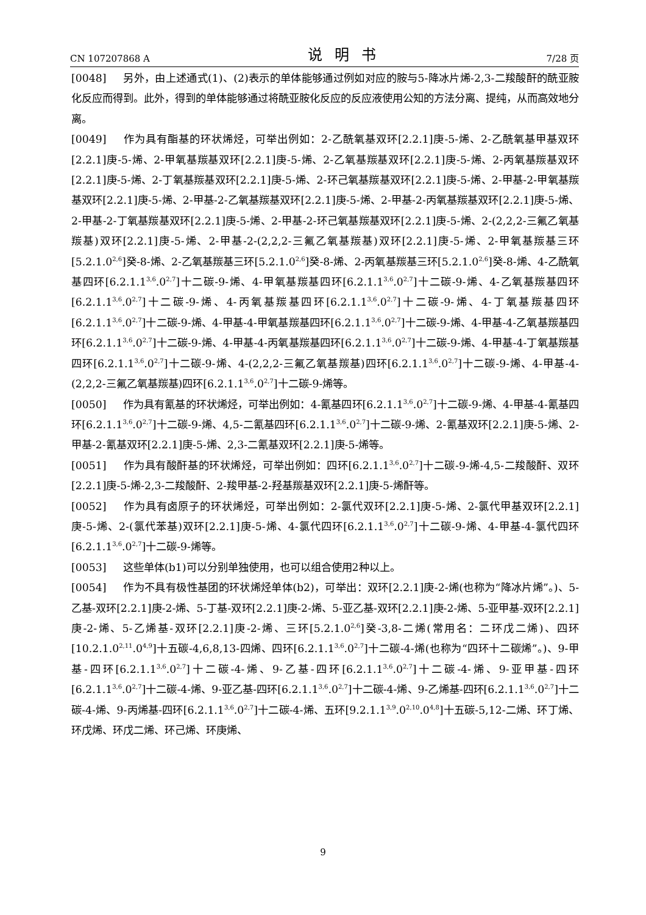CN 107207868 A 说明书 7/28 页
[0048] 另外，由上述通式(1)、(2)表示的单体能够通过例如对应的胺与5-降冰片烯-2,3-二羧酸酐的酰亚胺化反应而得到。此外，得到的单体能够通过将酰亚胺化反应的反应液使用公知的方法分离、提纯，从而高效地分离。
[0049] 作为具有酯基的环状烯烃，可举出例如：2-乙酰氧基双环[2.2.1]庚-5-烯、2-乙酰氧基甲基双环[2.2.1]庚-5-烯、2-甲氧基羰基双环[2.2.1]庚-5-烯、2-乙氧基羰基双环[2.2.1]庚-5-烯、2-丙氧基羰基双环[2.2.1]庚-5-烯、2-丁氧基羰基双环[2.2.1]庚-5-烯、2-环己氧基羰基双环[2.2.1]庚-5-烯、2-甲基-2-甲氧基羰基双环[2.2.1]庚-5-烯、2-甲基-2-乙氧基羰基双环[2.2.1]庚-5-烯、2-甲基-2-丙氧基羰基双环[2.2.1]庚-5-烯、2-甲基-2-丁氧基羰基双环[2.2.1]庚-5-烯、2-甲基-2-环己氧基羰基双环[2.2.1]庚-5-烯、2-(2,2,2-三氟乙氧基羰基)双环[2.2.1]庚-5-烯、2-甲基-2-(2,2,2-三氟乙氧基羰基)双环[2.2.1]庚-5-烯、2-甲氧基羰基三环[5.2.1.0<sup>2,6</sup>]癸-8-烯、2-乙氧基羰基三环[5.2.1.0<sup>2,6</sup>]癸-8-烯、2-丙氧基羰基三环[5.2.1.0<sup>2,6</sup>]癸-8-烯、4-乙酰氧基四环[6.2.1.1<sup>3,6</sup>.0<sup>2,7</sup>]十二碳-9-烯、4-甲氧基羰基四环[6.2.1.1<sup>3,6</sup>.0<sup>2,7</sup>]十二碳-9-烯、4-乙氧基羰基四环[6.2.1.1<sup>3,6</sup>.0<sup>2,7</sup>]十二碳-9-烯、4-丙氧基羰基四环[6.2.1.1<sup>3,6</sup>.0<sup>2,7</sup>]十二碳-9-烯、4-丁氧基羰基四环[6.2.1.1<sup>3,6</sup>.0<sup>2,7</sup>]十二碳-9-烯、4-甲基-4-甲氧基羰基四环[6.2.1.1<sup>3,6</sup>.0<sup>2,7</sup>]十二碳-9-烯、4-甲基-4-乙氧基羰基四环[6.2.1.1<sup>3,6</sup>.0<sup>2,7</sup>]十二碳-9-烯、4-甲基-4-丙氧基羰基四环[6.2.1.1<sup>3,6</sup>.0<sup>2,7</sup>]十二碳-9-烯、4-甲基-4-丁氧基羰基四环[6.2.1.1<sup>3,6</sup>.0<sup>2,7</sup>]十二碳-9-烯、4-(2,2,2-三氟乙氧基羰基)四环[6.2.1.1<sup>3,6</sup>.0<sup>2,7</sup>]十二碳-9-烯、4-甲基-4-(2,2,2-三氟乙氧基羰基)四环[6.2.1.1<sup>3,6</sup>.0<sup>2,7</sup>]十二碳-9-烯等。
[0050] 作为具有氰基的环状烯烃，可举出例如：4-氰基四环[6.2.1.1<sup>3,6</sup>.0<sup>2,7</sup>]十二碳-9-烯、4-甲基-4-氰基四环[6.2.1.1<sup>3,6</sup>.0<sup>2,7</sup>]十二碳-9-烯、4,5-二氰基四环[6.2.1.1<sup>3,6</sup>.0<sup>2,7</sup>]十二碳-9-烯、2-氰基双环[2.2.1]庚-5-烯、2-甲基-2-氰基双环[2.2.1]庚-5-烯、2,3-二氰基双环[2.2.1]庚-5-烯等。
[0051] 作为具有酸酐基的环状烯烃，可举出例如：四环[6.2.1.1<sup>3,6</sup>.0<sup>2,7</sup>]十二碳-9-烯-4,5-二羧酸酐、双环[2.2.1]庚-5-烯-2,3-二羧酸酐、2-羧甲基-2-羟基羰基双环[2.2.1]庚-5-烯酐等。
[0052] 作为具有卤原子的环状烯烃，可举出例如：2-氯代双环[2.2.1]庚-5-烯、2-氯代甲基双环[2.2.1]庚-5-烯、2-(氯代苯基)双环[2.2.1]庚-5-烯、4-氯代四环[6.2.1.1<sup>3,6</sup>.0<sup>2,7</sup>]十二碳-9-烯、4-甲基-4-氯代四环[6.2.1.1<sup>3,6</sup>.0<sup>2,7</sup>]十二碳-9-烯等。
[0053] 这些单体(b1)可以分别单独使用，也可以组合使用2种以上。
[0054] 作为不具有极性基团的环状烯烃单体(b2)，可举出：双环[2.2.1]庚-2-烯(也称为“降冰片烯”。)、5-乙基-双环[2.2.1]庚-2-烯、5-丁基-双环[2.2.1]庚-2-烯、5-亚乙基-双环[2.2.1]庚-2-烯、5-亚甲基-双环[2.2.1]庚-2-烯、5-乙烯基-双环[2.2.1]庚-2-烯、三环[5.2.1.0<sup>2,6</sup>]癸-3,8-二烯(常用名：二环戊二烯)、四环[10.2.1.0<sup>2,11</sup>.0<sup>4,9</sup>]十五碳-4,6,8,13-四烯、四环[6.2.1.1<sup>3,6</sup>.0<sup>2,7</sup>]十二碳-4-烯(也称为“四环十二碳烯”。)、9-甲基-四环[6.2.1.1<sup>3,6</sup>.0<sup>2,7</sup>]十二碳-4-烯、9-乙基-四环[6.2.1.1<sup>3,6</sup>.0<sup>2,7</sup>]十二碳-4-烯、9-亚甲基-四环[6.2.1.1<sup>3,6</sup>.0<sup>2,7</sup>]十二碳-4-烯、9-亚乙基-四环[6.2.1.1<sup>3,6</sup>.0<sup>2,7</sup>]十二碳-4-烯、9-乙烯基-四环[6.2.1.1<sup>3,6</sup>.0<sup>2,7</sup>]十二碳-4-烯、9-丙烯基-四环[6.2.1.1<sup>3,6</sup>.0<sup>2,7</sup>]十二碳-4-烯、五环[9.2.1.1<sup>3,9</sup>.0<sup>2,10</sup>.0<sup>4,8</sup>]十五碳-5,12-二烯、环丁烯、环戊烯、环戊二烯、环己烯、环庚烯、
9